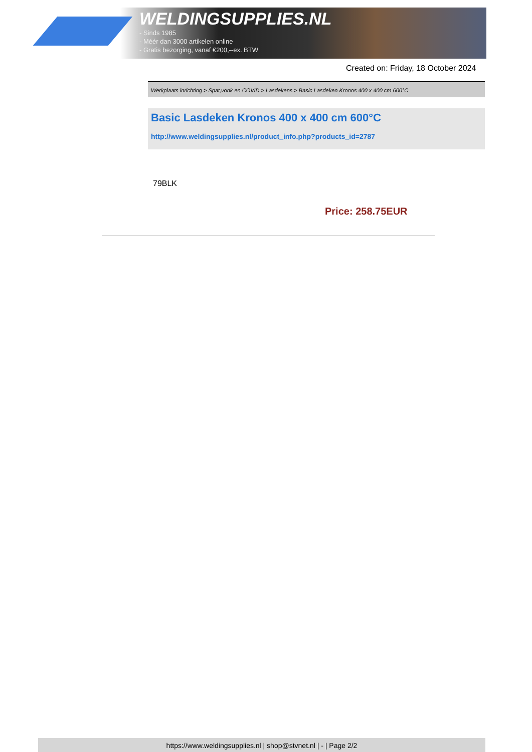WELDINGSUPPLIES.NL
- Sinds 1985
- Méér dan 3000 artikelen online
- Gratis bezorging, vanaf €200,--ex. BTW
Created on: Friday, 18 October 2024
Werkplaats inrichting > Spat,vonk en COVID > Lasdekens > Basic Lasdeken Kronos 400 x 400 cm 600°C
Basic Lasdeken Kronos 400 x 400 cm 600°C
http://www.weldingsupplies.nl/product_info.php?products_id=2787
79BLK
Price: 258.75EUR
https://www.weldingsupplies.nl | shop@stvnet.nl | - | Page 2/2